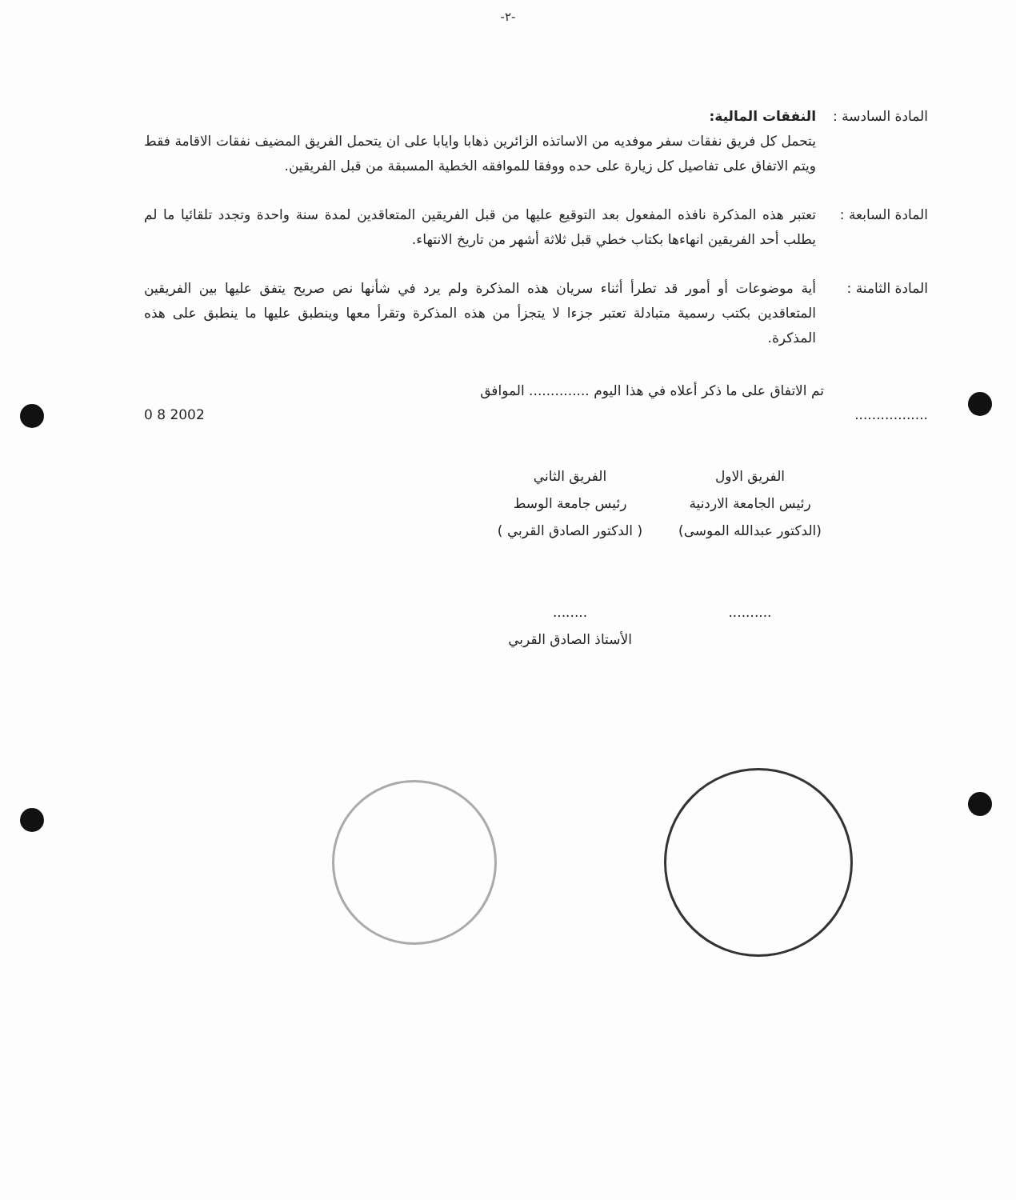-٢-
المادة السادسة :
النفقات المالية:
يتحمل كل فريق نفقات سفر موفديه من الاساتذه الزائرين ذهابا وايابا على ان يتحمل الفريق المضيف نفقات الاقامة فقط ويتم الاتفاق على تفاصيل كل زيارة على حده ووفقا للموافقه الخطية المسبقة من قبل الفريقين.
المادة السابعة :
تعتبر هذه المذكرة نافذه المفعول بعد التوقيع عليها من قبل الفريقين المتعاقدين لمدة سنة واحدة وتجدد تلقائيا ما لم يطلب أحد الفريقين انهاءها بكتاب خطي قبل ثلاثة أشهر من تاريخ الانتهاء.
المادة الثامنة :
أية موضوعات أو أمور قد تطرأ أثناء سريان هذه المذكرة ولم يرد في شأنها نص صريح يتفق عليها بين الفريقين المتعاقدين بكتب رسمية متبادلة تعتبر جزءا لا يتجزأ من هذه المذكرة وتقرأ معها وينطبق عليها ما ينطبق على هذه المذكرة.
تم الاتفاق على ما ذكر أعلاه في هذا اليوم .............. الموافق
................. 2002 8 0
الفريق الاول
رئيس الجامعة الاردنية
(الدكتور عبدالله الموسى)
..........
الفريق الثاني
رئيس جامعة الوسط
( الدكتور الصادق القربي )
........
الأستاذ الصادق القربي